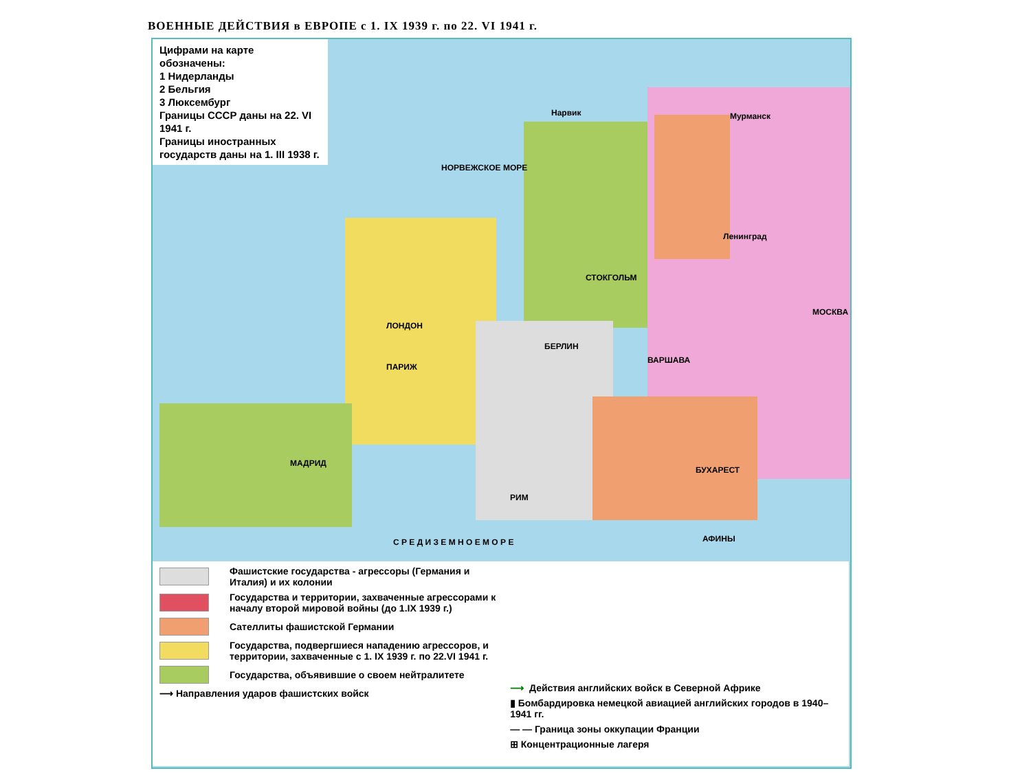ВОЕННЫЕ ДЕЙСТВИЯ в ЕВРОПЕ с 1. IX 1939 г. по 22. VI 1941 г.
Цифрами на карте обозначены:
1 Нидерланды
2 Бельгия
3 Люксембург
Границы СССР даны на 22. VI 1941 г.
Границы иностранных государств даны на 1. III 1938 г.
Нарвик Мурманск
НОРВЕЖСКОЕ МОРЕ
СТОКГОЛЬМ
Ленинград
МОСКВА
ЛОНДОН
БЕРЛИН
ВАРШАВА
ПАРИЖ
МАДРИД
РИМ
БУХАРЕСТ
АФИНЫ С Р Е Д И З Е М Н О Е М О Р Е
Фашистские государства - агрессоры (Германия и Италия) и их колонии
Государства и территории, захваченные агрессорами к началу второй мировой войны (до 1.IX 1939 г.)
Сателлиты фашистской Германии
Государства, подвергшиеся нападению агрессоров, и территории, захваченные с 1. IX 1939 г. по 22.VI 1941 г.
Государства, объявившие о своем нейтралитете
⟶ Направления ударов фашистских войск
⟶ Действия английских войск в Северной Африке
▮ Бомбардировка немецкой авиацией английских городов в 1940–1941 гг.
— — Граница зоны оккупации Франции
⊞ Концентрационные лагеря